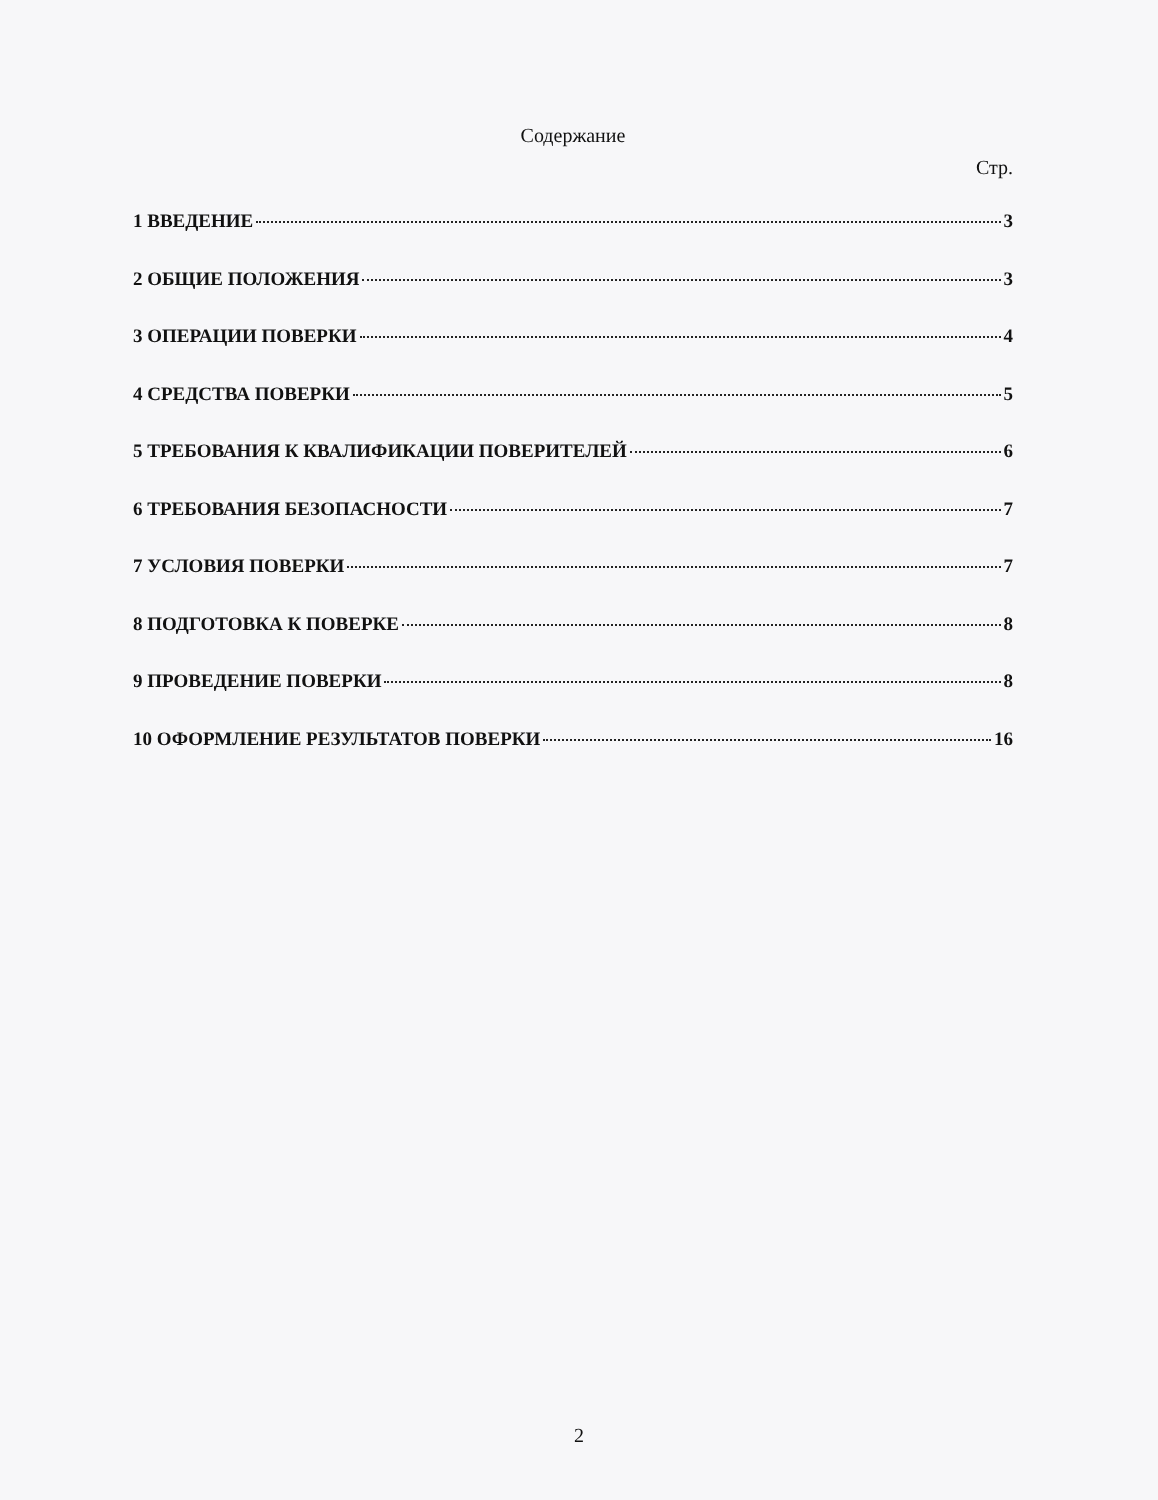Содержание
Стр.
1 ВВЕДЕНИЕ 3
2 ОБЩИЕ ПОЛОЖЕНИЯ 3
3 ОПЕРАЦИИ ПОВЕРКИ 4
4 СРЕДСТВА ПОВЕРКИ 5
5 ТРЕБОВАНИЯ К КВАЛИФИКАЦИИ ПОВЕРИТЕЛЕЙ 6
6 ТРЕБОВАНИЯ БЕЗОПАСНОСТИ 7
7 УСЛОВИЯ ПОВЕРКИ 7
8 ПОДГОТОВКА К ПОВЕРКЕ 8
9 ПРОВЕДЕНИЕ ПОВЕРКИ 8
10 ОФОРМЛЕНИЕ РЕЗУЛЬТАТОВ ПОВЕРКИ 16
2